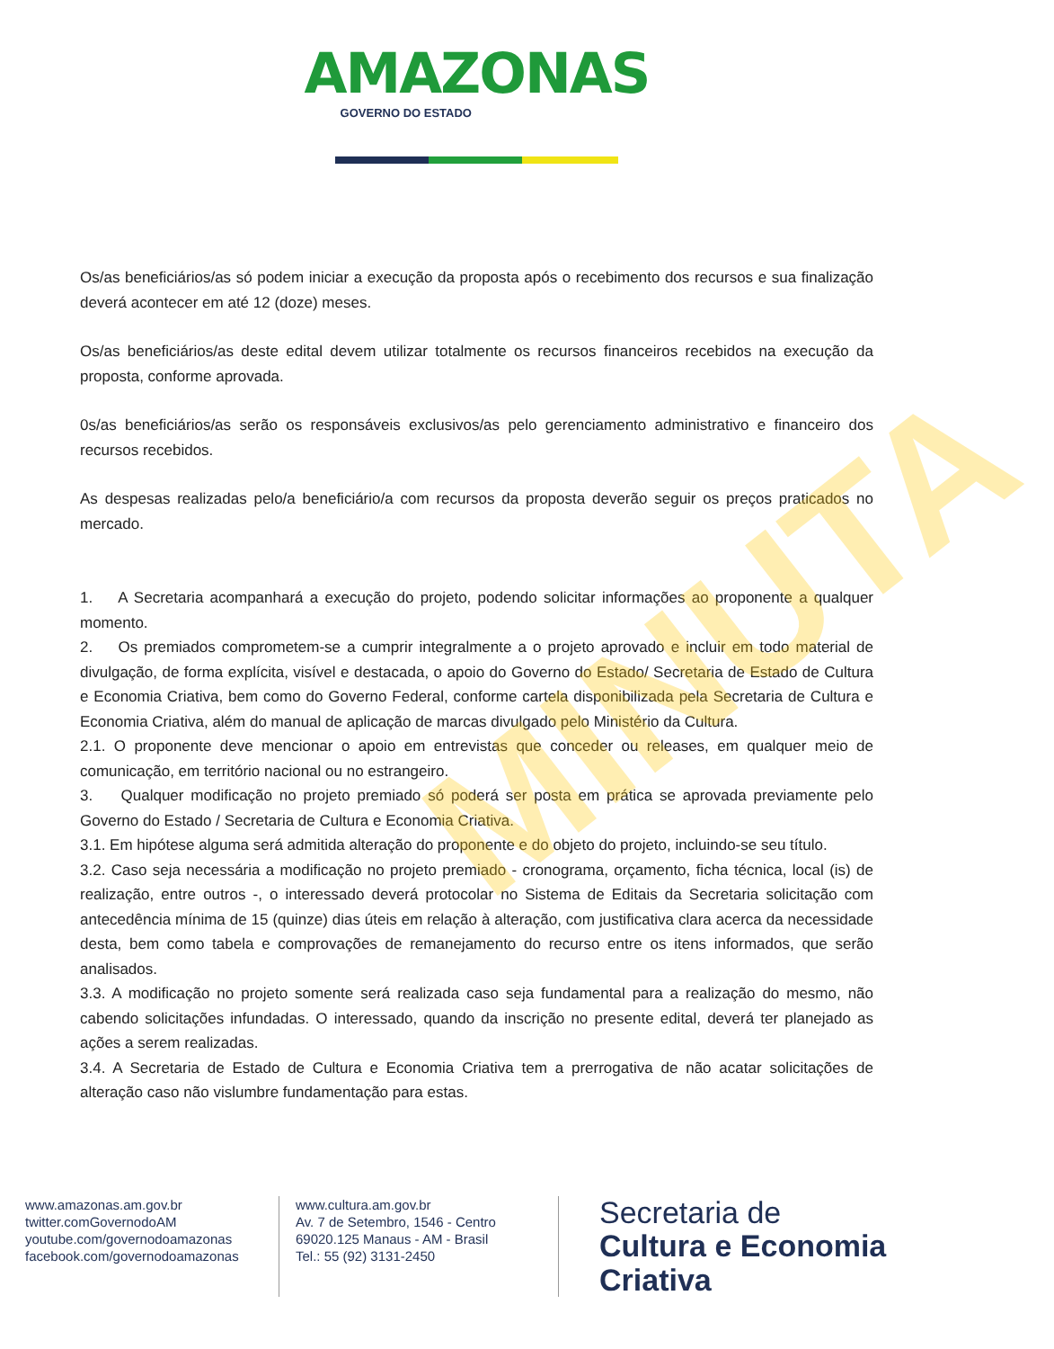AMAZONAS
GOVERNO DO ESTADO
Os/as beneficiários/as só podem iniciar a execução da proposta após o recebimento dos recursos e sua finalização deverá acontecer em até 12 (doze) meses.
Os/as beneficiários/as deste edital devem utilizar totalmente os recursos financeiros recebidos na execução da proposta, conforme aprovada.
0s/as beneficiários/as serão os responsáveis exclusivos/as pelo gerenciamento administrativo e financeiro dos recursos recebidos.
As despesas realizadas pelo/a beneficiário/a com recursos da proposta deverão seguir os preços praticados no mercado.
1. A Secretaria acompanhará a execução do projeto, podendo solicitar informações ao proponente a qualquer momento.
2. Os premiados comprometem-se a cumprir integralmente a o projeto aprovado e incluir em todo material de divulgação, de forma explícita, visível e destacada, o apoio do Governo do Estado/ Secretaria de Estado de Cultura e Economia Criativa, bem como do Governo Federal, conforme cartela disponibilizada pela Secretaria de Cultura e Economia Criativa, além do manual de aplicação de marcas divulgado pelo Ministério da Cultura.
2.1. O proponente deve mencionar o apoio em entrevistas que conceder ou releases, em qualquer meio de comunicação, em território nacional ou no estrangeiro.
3. Qualquer modificação no projeto premiado só poderá ser posta em prática se aprovada previamente pelo Governo do Estado / Secretaria de Cultura e Economia Criativa.
3.1. Em hipótese alguma será admitida alteração do proponente e do objeto do projeto, incluindo-se seu título.
3.2. Caso seja necessária a modificação no projeto premiado - cronograma, orçamento, ficha técnica, local (is) de realização, entre outros -, o interessado deverá protocolar no Sistema de Editais da Secretaria solicitação com antecedência mínima de 15 (quinze) dias úteis em relação à alteração, com justificativa clara acerca da necessidade desta, bem como tabela e comprovações de remanejamento do recurso entre os itens informados, que serão analisados.
3.3. A modificação no projeto somente será realizada caso seja fundamental para a realização do mesmo, não cabendo solicitações infundadas. O interessado, quando da inscrição no presente edital, deverá ter planejado as ações a serem realizadas.
3.4. A Secretaria de Estado de Cultura e Economia Criativa tem a prerrogativa de não acatar solicitações de alteração caso não vislumbre fundamentação para estas.
MINUTA
www.amazonas.am.gov.br
twitter.comGovernodoAM
youtube.com/governodoamazonas
facebook.com/governodoamazonas
www.cultura.am.gov.br
Av. 7 de Setembro, 1546 - Centro
69020.125 Manaus - AM - Brasil
Tel.: 55 (92) 3131-2450
Secretaria de
Cultura e Economia
Criativa